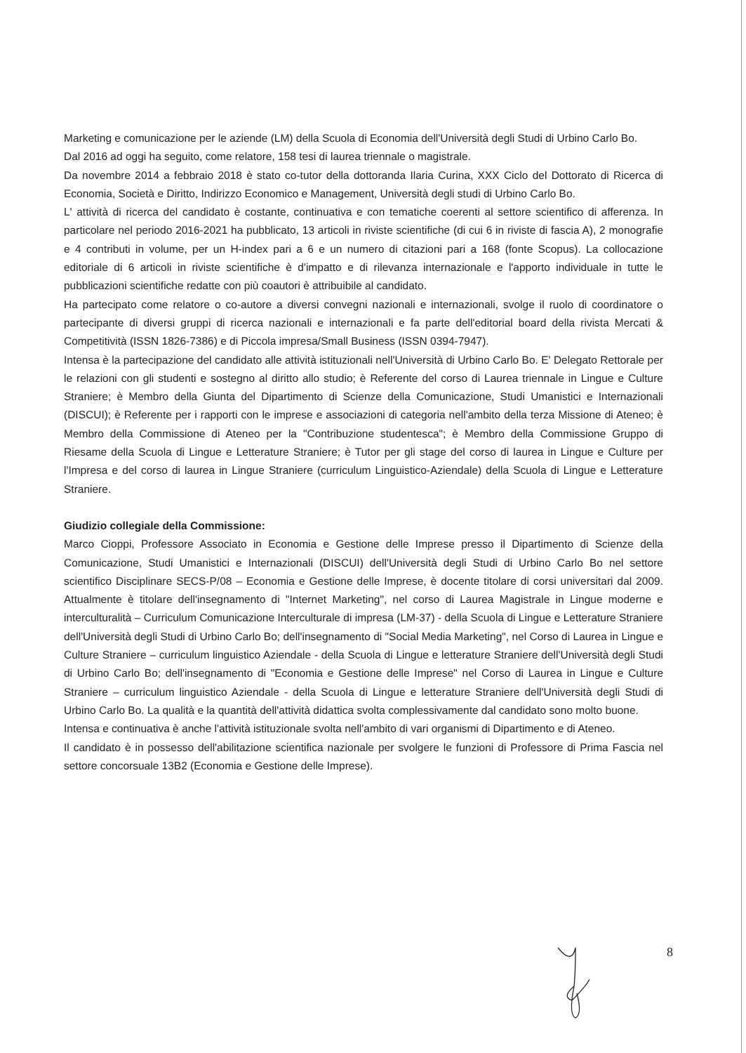Marketing e comunicazione per le aziende (LM) della Scuola di Economia dell'Università degli Studi di Urbino Carlo Bo.
Dal 2016 ad oggi ha seguito, come relatore, 158 tesi di laurea triennale o magistrale.
Da novembre 2014 a febbraio 2018 è stato co-tutor della dottoranda Ilaria Curina, XXX Ciclo del Dottorato di Ricerca di Economia, Società e Diritto, Indirizzo Economico e Management, Università degli studi di Urbino Carlo Bo.
L' attività di ricerca del candidato è costante, continuativa e con tematiche coerenti al settore scientifico di afferenza. In particolare nel periodo 2016-2021 ha pubblicato, 13 articoli in riviste scientifiche (di cui 6 in riviste di fascia A), 2 monografie e 4 contributi in volume, per un H-index pari a 6 e un numero di citazioni pari a 168 (fonte Scopus). La collocazione editoriale di 6 articoli in riviste scientifiche è d'impatto e di rilevanza internazionale e l'apporto individuale in tutte le pubblicazioni scientifiche redatte con più coautori è attribuibile al candidato.
Ha partecipato come relatore o co-autore a diversi convegni nazionali e internazionali, svolge il ruolo di coordinatore o partecipante di diversi gruppi di ricerca nazionali e internazionali e fa parte dell'editorial board della rivista Mercati & Competitività (ISSN 1826-7386) e di Piccola impresa/Small Business (ISSN 0394-7947).
Intensa è la partecipazione del candidato alle attività istituzionali nell'Università di Urbino Carlo Bo. E' Delegato Rettorale per le relazioni con gli studenti e sostegno al diritto allo studio; è Referente del corso di Laurea triennale in Lingue e Culture Straniere; è Membro della Giunta del Dipartimento di Scienze della Comunicazione, Studi Umanistici e Internazionali (DISCUI); è Referente per i rapporti con le imprese e associazioni di categoria nell'ambito della terza Missione di Ateneo; è Membro della Commissione di Ateneo per la "Contribuzione studentesca"; è Membro della Commissione Gruppo di Riesame della Scuola di Lingue e Letterature Straniere; è Tutor per gli stage del corso di laurea in Lingue e Culture per l'Impresa e del corso di laurea in Lingue Straniere (curriculum Linguistico-Aziendale) della Scuola di Lingue e Letterature Straniere.
Giudizio collegiale della Commissione:
Marco Cioppi, Professore Associato in Economia e Gestione delle Imprese presso il Dipartimento di Scienze della Comunicazione, Studi Umanistici e Internazionali (DISCUI) dell'Università degli Studi di Urbino Carlo Bo nel settore scientifico Disciplinare SECS-P/08 – Economia e Gestione delle Imprese, è docente titolare di corsi universitari dal 2009. Attualmente è titolare dell'insegnamento di "Internet Marketing", nel corso di Laurea Magistrale in Lingue moderne e interculturalità – Curriculum Comunicazione Interculturale di impresa (LM-37) - della Scuola di Lingue e Letterature Straniere dell'Università degli Studi di Urbino Carlo Bo; dell'insegnamento di "Social Media Marketing", nel Corso di Laurea in Lingue e Culture Straniere – curriculum linguistico Aziendale - della Scuola di Lingue e letterature Straniere dell'Università degli Studi di Urbino Carlo Bo; dell'insegnamento di "Economia e Gestione delle Imprese" nel Corso di Laurea in Lingue e Culture Straniere – curriculum linguistico Aziendale - della Scuola di Lingue e letterature Straniere dell'Università degli Studi di Urbino Carlo Bo. La qualità e la quantità dell'attività didattica svolta complessivamente dal candidato sono molto buone.
Intensa e continuativa è anche l'attività istituzionale svolta nell'ambito di vari organismi di Dipartimento e di Ateneo.
Il candidato è in possesso dell'abilitazione scientifica nazionale per svolgere le funzioni di Professore di Prima Fascia nel settore concorsuale 13B2 (Economia e Gestione delle Imprese).
8